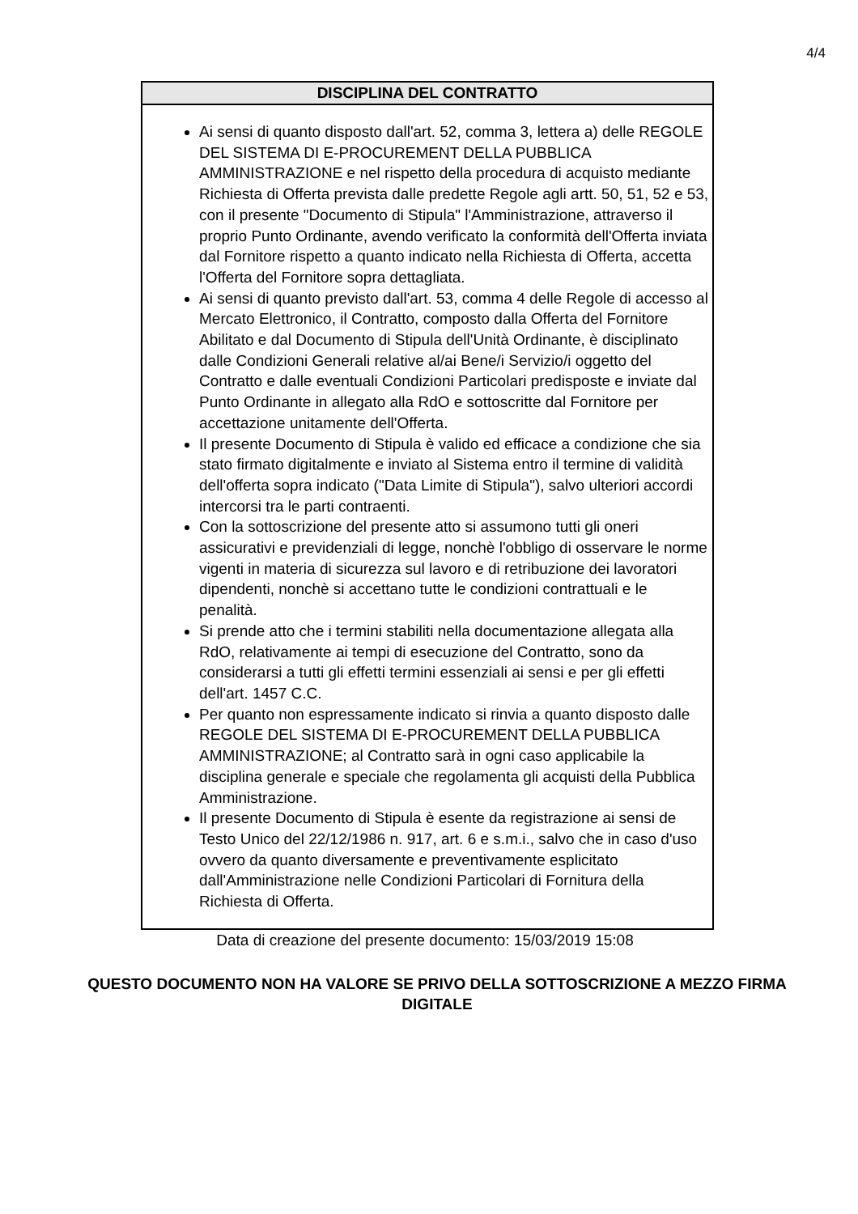4/4
DISCIPLINA DEL CONTRATTO
Ai sensi di quanto disposto dall'art. 52, comma 3, lettera a) delle REGOLE DEL SISTEMA DI E-PROCUREMENT DELLA PUBBLICA AMMINISTRAZIONE e nel rispetto della procedura di acquisto mediante Richiesta di Offerta prevista dalle predette Regole agli artt. 50, 51, 52 e 53, con il presente "Documento di Stipula" l'Amministrazione, attraverso il proprio Punto Ordinante, avendo verificato la conformità dell'Offerta inviata dal Fornitore rispetto a quanto indicato nella Richiesta di Offerta, accetta l'Offerta del Fornitore sopra dettagliata.
Ai sensi di quanto previsto dall'art. 53, comma 4 delle Regole di accesso al Mercato Elettronico, il Contratto, composto dalla Offerta del Fornitore Abilitato e dal Documento di Stipula dell'Unità Ordinante, è disciplinato dalle Condizioni Generali relative al/ai Bene/i Servizio/i oggetto del Contratto e dalle eventuali Condizioni Particolari predisposte e inviate dal Punto Ordinante in allegato alla RdO e sottoscritte dal Fornitore per accettazione unitamente dell'Offerta.
Il presente Documento di Stipula è valido ed efficace a condizione che sia stato firmato digitalmente e inviato al Sistema entro il termine di validità dell'offerta sopra indicato ("Data Limite di Stipula"), salvo ulteriori accordi intercorsi tra le parti contraenti.
Con la sottoscrizione del presente atto si assumono tutti gli oneri assicurativi e previdenziali di legge, nonchè l'obbligo di osservare le norme vigenti in materia di sicurezza sul lavoro e di retribuzione dei lavoratori dipendenti, nonchè si accettano tutte le condizioni contrattuali e le penalità.
Si prende atto che i termini stabiliti nella documentazione allegata alla RdO, relativamente ai tempi di esecuzione del Contratto, sono da considerarsi a tutti gli effetti termini essenziali ai sensi e per gli effetti dell'art. 1457 C.C.
Per quanto non espressamente indicato si rinvia a quanto disposto dalle REGOLE DEL SISTEMA DI E-PROCUREMENT DELLA PUBBLICA AMMINISTRAZIONE; al Contratto sarà in ogni caso applicabile la disciplina generale e speciale che regolamenta gli acquisti della Pubblica Amministrazione.
Il presente Documento di Stipula è esente da registrazione ai sensi de Testo Unico del 22/12/1986 n. 917, art. 6 e s.m.i., salvo che in caso d'uso ovvero da quanto diversamente e preventivamente esplicitato dall'Amministrazione nelle Condizioni Particolari di Fornitura della Richiesta di Offerta.
Data di creazione del presente documento: 15/03/2019 15:08
QUESTO DOCUMENTO NON HA VALORE SE PRIVO DELLA SOTTOSCRIZIONE A MEZZO FIRMA DIGITALE